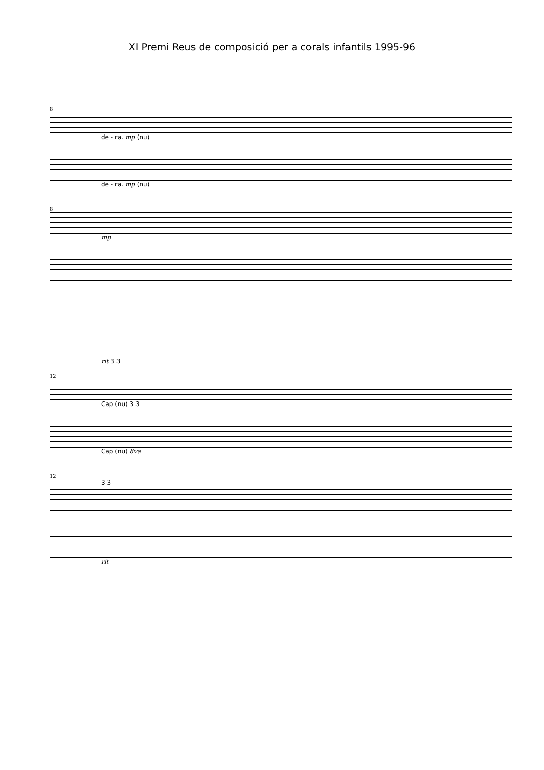XI Premi Reus de composició per a corals infantils 1995-96
8
de - ra. mp (nu)
de - ra. mp (nu)
8
mp
rit 3 3
12
Cap (nu) 3 3
Cap (nu) 8va
12
3 3
rit